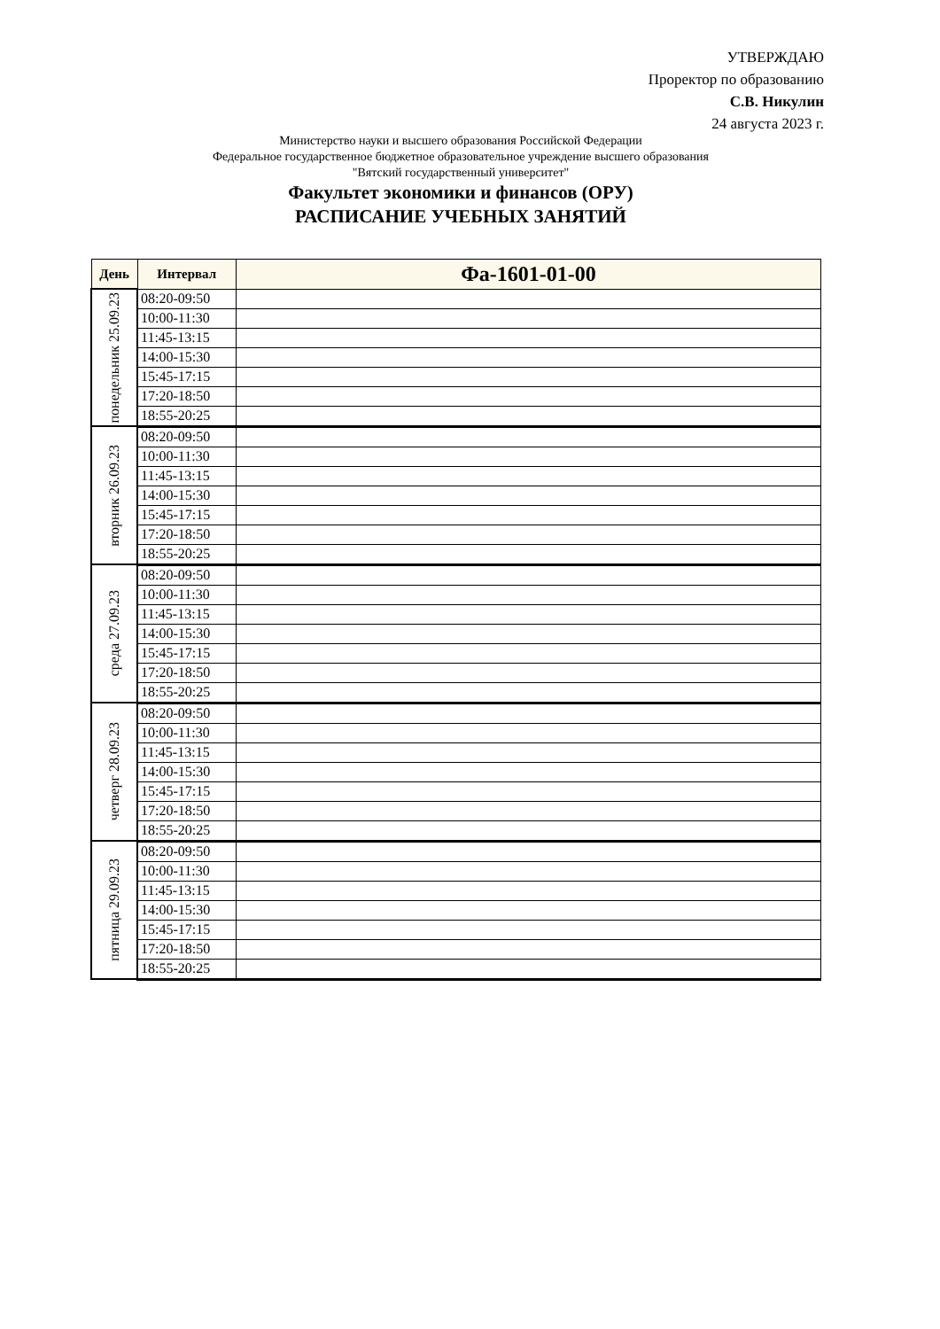УТВЕРЖДАЮ
Проректор по образованию
С.В. Никулин
24 августа 2023 г.
Министерство науки и высшего образования Российской Федерации
Федеральное государственное бюджетное образовательное учреждение высшего образования
"Вятский государственный университет"
Факультет экономики и финансов (ОРУ)
РАСПИСАНИЕ УЧЕБНЫХ ЗАНЯТИЙ
| День | Интервал | Фа-1601-01-00 |
| --- | --- | --- |
| понедельник 25.09.23 | 08:20-09:50 | |
| | 10:00-11:30 | |
| | 11:45-13:15 | |
| | 14:00-15:30 | |
| | 15:45-17:15 | |
| | 17:20-18:50 | |
| | 18:55-20:25 | |
| вторник 26.09.23 | 08:20-09:50 | |
| | 10:00-11:30 | |
| | 11:45-13:15 | |
| | 14:00-15:30 | |
| | 15:45-17:15 | |
| | 17:20-18:50 | |
| | 18:55-20:25 | |
| среда 27.09.23 | 08:20-09:50 | |
| | 10:00-11:30 | |
| | 11:45-13:15 | |
| | 14:00-15:30 | |
| | 15:45-17:15 | |
| | 17:20-18:50 | |
| | 18:55-20:25 | |
| четверг 28.09.23 | 08:20-09:50 | |
| | 10:00-11:30 | |
| | 11:45-13:15 | |
| | 14:00-15:30 | |
| | 15:45-17:15 | |
| | 17:20-18:50 | |
| | 18:55-20:25 | |
| пятница 29.09.23 | 08:20-09:50 | |
| | 10:00-11:30 | |
| | 11:45-13:15 | |
| | 14:00-15:30 | |
| | 15:45-17:15 | |
| | 17:20-18:50 | |
| | 18:55-20:25 | |